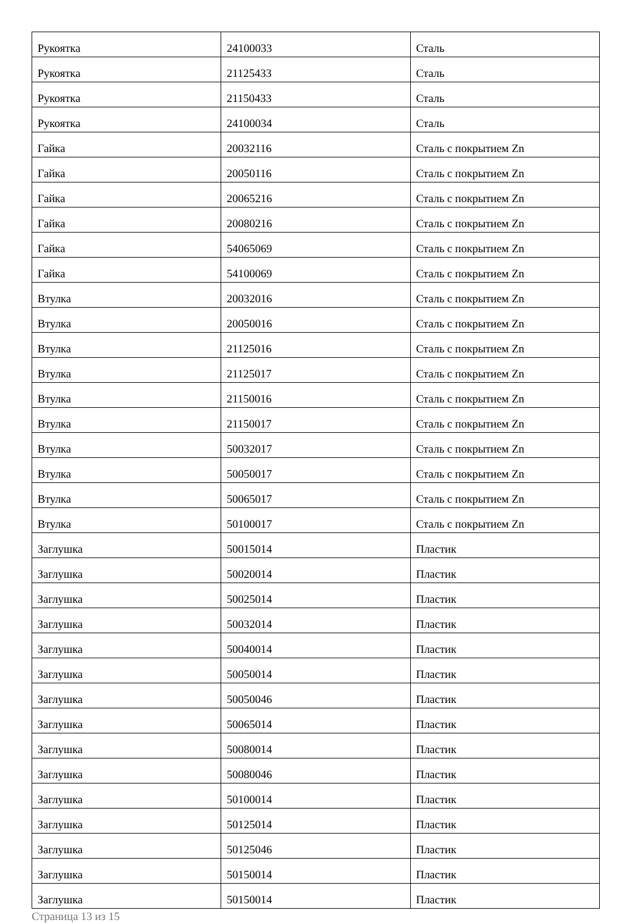| Рукоятка | 24100033 | Сталь |
| Рукоятка | 21125433 | Сталь |
| Рукоятка | 21150433 | Сталь |
| Рукоятка | 24100034 | Сталь |
| Гайка | 20032116 | Сталь с покрытием Zn |
| Гайка | 20050116 | Сталь с покрытием Zn |
| Гайка | 20065216 | Сталь с покрытием Zn |
| Гайка | 20080216 | Сталь с покрытием Zn |
| Гайка | 54065069 | Сталь с покрытием Zn |
| Гайка | 54100069 | Сталь с покрытием Zn |
| Втулка | 20032016 | Сталь с покрытием Zn |
| Втулка | 20050016 | Сталь с покрытием Zn |
| Втулка | 21125016 | Сталь с покрытием Zn |
| Втулка | 21125017 | Сталь с покрытием Zn |
| Втулка | 21150016 | Сталь с покрытием Zn |
| Втулка | 21150017 | Сталь с покрытием Zn |
| Втулка | 50032017 | Сталь с покрытием Zn |
| Втулка | 50050017 | Сталь с покрытием Zn |
| Втулка | 50065017 | Сталь с покрытием Zn |
| Втулка | 50100017 | Сталь с покрытием Zn |
| Заглушка | 50015014 | Пластик |
| Заглушка | 50020014 | Пластик |
| Заглушка | 50025014 | Пластик |
| Заглушка | 50032014 | Пластик |
| Заглушка | 50040014 | Пластик |
| Заглушка | 50050014 | Пластик |
| Заглушка | 50050046 | Пластик |
| Заглушка | 50065014 | Пластик |
| Заглушка | 50080014 | Пластик |
| Заглушка | 50080046 | Пластик |
| Заглушка | 50100014 | Пластик |
| Заглушка | 50125014 | Пластик |
| Заглушка | 50125046 | Пластик |
| Заглушка | 50150014 | Пластик |
| Заглушка | 50150014 | Пластик |
Страница 13 из 15